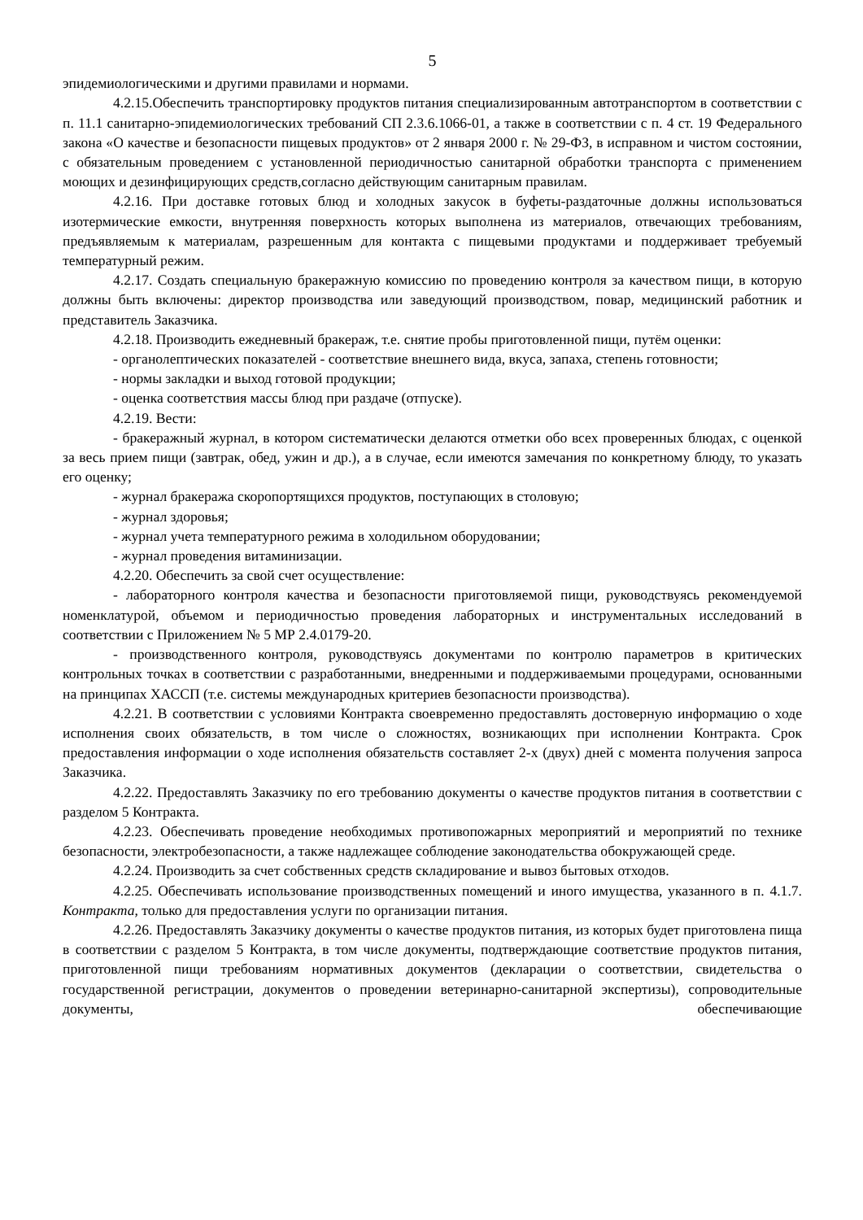5
эпидемиологическими и другими правилами и нормами.
4.2.15.Обеспечить транспортировку продуктов питания специализированным автотранспортом в соответствии с п. 11.1 санитарно-эпидемиологических требований СП 2.3.6.1066-01, а также в соответствии с п. 4 ст. 19 Федерального закона «О качестве и безопасности пищевых продуктов» от 2 января 2000 г. № 29-ФЗ, в исправном и чистом состоянии, с обязательным проведением с установленной периодичностью санитарной обработки транспорта с применением моющих и дезинфицирующих средств,согласно действующим санитарным правилам.
4.2.16. При доставке готовых блюд и холодных закусок в буфеты-раздаточные должны использоваться изотермические емкости, внутренняя поверхность которых выполнена из материалов, отвечающих требованиям, предъявляемым к материалам, разрешенным для контакта с пищевыми продуктами и поддерживает требуемый температурный режим.
4.2.17. Создать специальную бракеражную комиссию по проведению контроля за качеством пищи, в которую должны быть включены: директор производства или заведующий производством, повар, медицинский работник и представитель Заказчика.
4.2.18. Производить ежедневный бракераж, т.е. снятие пробы приготовленной пищи, путём оценки:
- органолептических показателей - соответствие внешнего вида, вкуса, запаха, степень готовности;
- нормы закладки и выход готовой продукции;
- оценка соответствия массы блюд при раздаче (отпуске).
4.2.19. Вести:
- бракеражный журнал, в котором систематически делаются отметки обо всех проверенных блюдах, с оценкой за весь прием пищи (завтрак, обед, ужин и др.), а в случае, если имеются замечания по конкретному блюду, то указать его оценку;
- журнал бракеража скоропортящихся продуктов, поступающих в столовую;
- журнал здоровья;
- журнал учета температурного режима в холодильном оборудовании;
- журнал проведения витаминизации.
4.2.20. Обеспечить за свой счет осуществление:
- лабораторного контроля качества и безопасности приготовляемой пищи, руководствуясь рекомендуемой номенклатурой, объемом и периодичностью проведения лабораторных и инструментальных исследований в соответствии с Приложением № 5 МР 2.4.0179-20.
- производственного контроля, руководствуясь документами по контролю параметров в критических контрольных точках в соответствии с разработанными, внедренными и поддерживаемыми процедурами, основанными на принципах ХАССП (т.е. системы международных критериев безопасности производства).
4.2.21. В соответствии с условиями Контракта своевременно предоставлять достоверную информацию о ходе исполнения своих обязательств, в том числе о сложностях, возникающих при исполнении Контракта. Срок предоставления информации о ходе исполнения обязательств составляет 2-х (двух) дней с момента получения запроса Заказчика.
4.2.22. Предоставлять Заказчику по его требованию документы о качестве продуктов питания в соответствии с разделом 5 Контракта.
4.2.23. Обеспечивать проведение необходимых противопожарных мероприятий и мероприятий по технике безопасности, электробезопасности, а также надлежащее соблюдение законодательства обокружающей среде.
4.2.24. Производить за счет собственных средств складирование и вывоз бытовых отходов.
4.2.25. Обеспечивать использование производственных помещений и иного имущества, указанного в п. 4.1.7. Контракта, только для предоставления услуги по организации питания.
4.2.26. Предоставлять Заказчику документы о качестве продуктов питания, из которых будет приготовлена пища в соответствии с разделом 5 Контракта, в том числе документы, подтверждающие соответствие продуктов питания, приготовленной пищи требованиям нормативных документов (декларации о соответствии, свидетельства о государственной регистрации, документов о проведении ветеринарно-санитарной экспертизы), сопроводительные документы, обеспечивающие